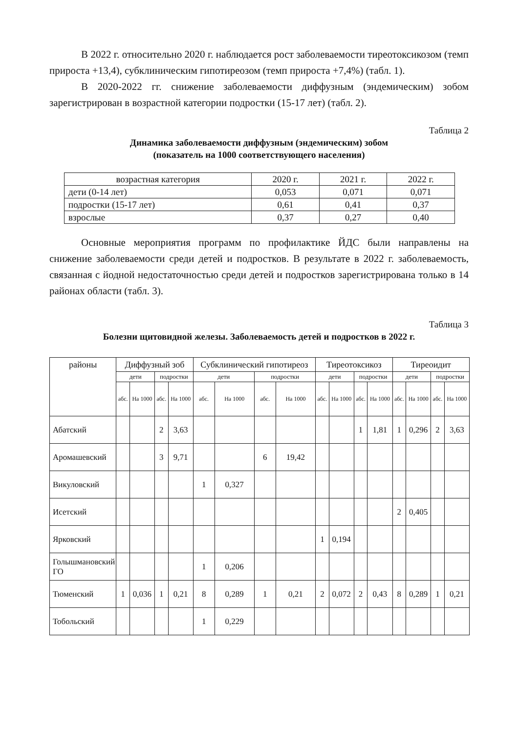В 2022 г. относительно 2020 г. наблюдается рост заболеваемости тиреотоксикозом (темп прироста +13,4), субклиническим гипотиреозом (темп прироста +7,4%) (табл. 1).
В 2020-2022 гг. снижение заболеваемости диффузным (эндемическим) зобом зарегистрирован в возрастной категории подростки (15-17 лет) (табл. 2).
Таблица 2
Динамика заболеваемости диффузным (эндемическим) зобом
(показатель на 1000 соответствующего населения)
| возрастная категория | 2020 г. | 2021 г. | 2022 г. |
| дети (0-14 лет) | 0,053 | 0,071 | 0,071 |
| подростки (15-17 лет) | 0,61 | 0,41 | 0,37 |
| взрослые | 0,37 | 0,27 | 0,40 |
Основные мероприятия программ по профилактике ЙДС были направлены на снижение заболеваемости среди детей и подростков. В результате в 2022 г. заболеваемость, связанная с йодной недостаточностью среди детей и подростков зарегистрирована только в 14 районах области (табл. 3).
Таблица 3
Болезни щитовидной железы. Заболеваемость детей и подростков в 2022 г.
| районы | Диффузный зоб | | | | Субклинический гипотиреоз | | | | Тиреотоксикоз | | | | Тиреоидит | | | |
| --- | --- | --- | --- | --- | --- | --- | --- | --- | --- | --- | --- | --- | --- | --- | --- | --- |
| | дети | | подростки | | дети | | подростки | | дети | | подростки | | дети | | подростки | |
| | абс. | На 1000 | абс. | На 1000 | абс. | На 1000 | абс. | На 1000 | абс. | На 1000 | абс. | На 1000 | абс. | На 1000 | абс. | На 1000 |
| Абатский | | | 2 | 3,63 | | | | | | | 1 | 1,81 | 1 | 0,296 | 2 | 3,63 |
| Аромашевский | | | 3 | 9,71 | | | 6 | 19,42 | | | | | | | | |
| Викуловский | | | | | 1 | 0,327 | | | | | | | | | | |
| Исетский | | | | | | | | | | | | | 2 | 0,405 | | |
| Ярковский | | | | | | | | | 1 | 0,194 | | | | | | |
| Голышмановский ГО | | | | | 1 | 0,206 | | | | | | | | | | |
| Тюменский | 1 | 0,036 | 1 | 0,21 | 8 | 0,289 | 1 | 0,21 | 2 | 0,072 | 2 | 0,43 | 8 | 0,289 | 1 | 0,21 |
| Тобольский | | | | | 1 | 0,229 | | | | | | | | | | |